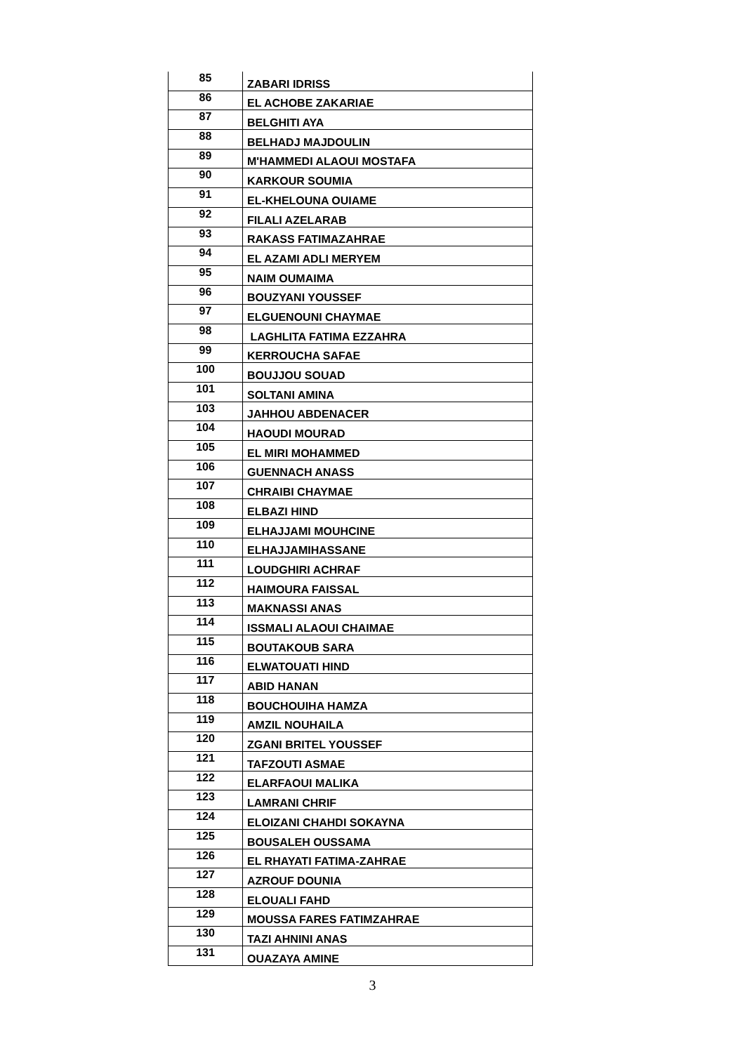| 85 | ZABARI IDRISS |
| 86 | EL ACHOBE ZAKARIAE |
| 87 | BELGHITI AYA |
| 88 | BELHADJ MAJDOULIN |
| 89 | M'HAMMEDI ALAOUI MOSTAFA |
| 90 | KARKOUR SOUMIA |
| 91 | EL-KHELOUNA OUIAME |
| 92 | FILALI AZELARAB |
| 93 | RAKASS FATIMAZAHRAE |
| 94 | EL AZAMI ADLI MERYEM |
| 95 | NAIM OUMAIMA |
| 96 | BOUZYANI YOUSSEF |
| 97 | ELGUENOUNI CHAYMAE |
| 98 | LAGHLITA FATIMA EZZAHRA |
| 99 | KERROUCHA SAFAE |
| 100 | BOUJJOU SOUAD |
| 101 | SOLTANI AMINA |
| 103 | JAHHOU ABDENACER |
| 104 | HAOUDI MOURAD |
| 105 | EL MIRI MOHAMMED |
| 106 | GUENNACH ANASS |
| 107 | CHRAIBI CHAYMAE |
| 108 | ELBAZI HIND |
| 109 | ELHAJJAMI MOUHCINE |
| 110 | ELHAJJAMIHASSANE |
| 111 | LOUDGHIRI ACHRAF |
| 112 | HAIMOURA FAISSAL |
| 113 | MAKNASSI ANAS |
| 114 | ISSMALI ALAOUI CHAIMAE |
| 115 | BOUTAKOUB SARA |
| 116 | ELWATOUATI HIND |
| 117 | ABID HANAN |
| 118 | BOUCHOUIHA HAMZA |
| 119 | AMZIL NOUHAILA |
| 120 | ZGANI BRITEL YOUSSEF |
| 121 | TAFZOUTI ASMAE |
| 122 | ELARFAOUI MALIKA |
| 123 | LAMRANI CHRIF |
| 124 | ELOIZANI CHAHDI SOKAYNA |
| 125 | BOUSALEH OUSSAMA |
| 126 | EL RHAYATI FATIMA-ZAHRAE |
| 127 | AZROUF DOUNIA |
| 128 | ELOUALI FAHD |
| 129 | MOUSSA FARES FATIMZAHRAE |
| 130 | TAZI AHNINI ANAS |
| 131 | OUAZAYA AMINE |
3